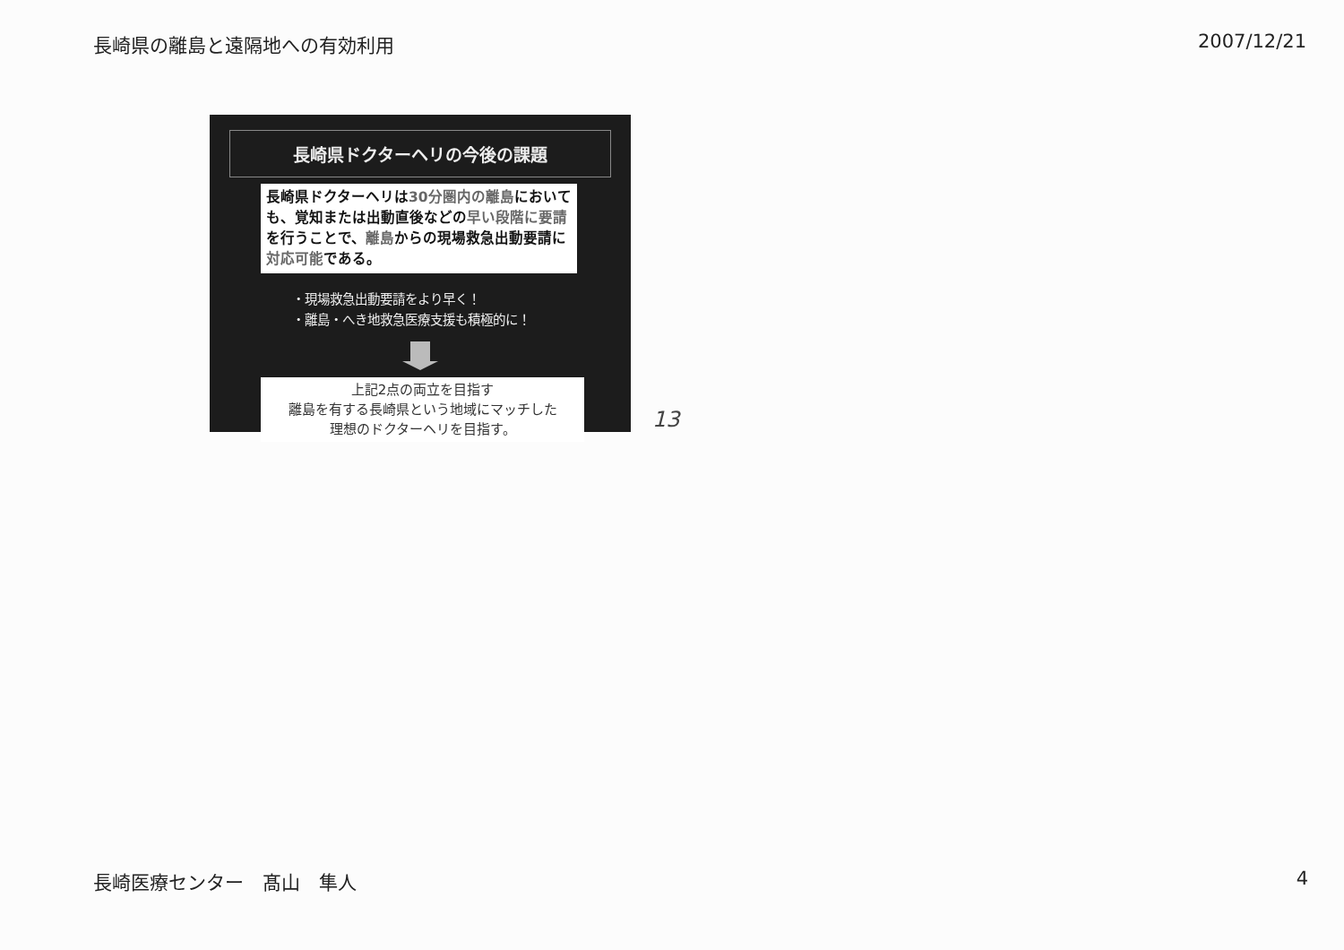長崎県の離島と遠隔地への有効利用 2007/12/21
長崎県ドクターヘリの今後の課題
長崎県ドクターヘリは30分圏内の離島においても、覚知または出動直後などの早い段階に要請を行うことで、離島からの現場救急出動要請に対応可能である。
・現場救急出動要請をより早く！
・離島・へき地救急医療支援も積極的に！
上記2点の両立を目指す
離島を有する長崎県という地域にマッチした
理想のドクターヘリを目指す。
13
長崎医療センター　髙山　隼人 4